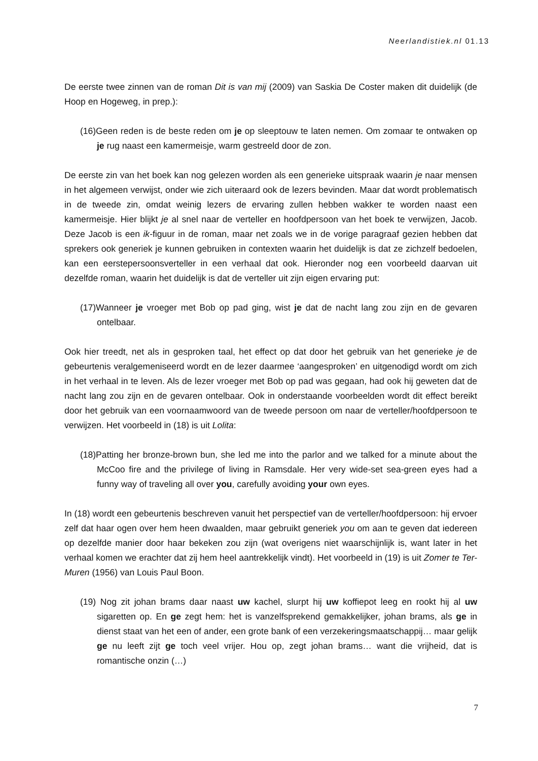Neerlandistiek.nl 01.13
De eerste twee zinnen van de roman Dit is van mij (2009) van Saskia De Coster maken dit duidelijk (de Hoop en Hogeweg, in prep.):
(16)Geen reden is de beste reden om je op sleeptouw te laten nemen. Om zomaar te ontwaken op je rug naast een kamermeisje, warm gestreeld door de zon.
De eerste zin van het boek kan nog gelezen worden als een generieke uitspraak waarin je naar mensen in het algemeen verwijst, onder wie zich uiteraard ook de lezers bevinden. Maar dat wordt problematisch in de tweede zin, omdat weinig lezers de ervaring zullen hebben wakker te worden naast een kamermeisje. Hier blijkt je al snel naar de verteller en hoofdpersoon van het boek te verwijzen, Jacob. Deze Jacob is een ik-figuur in de roman, maar net zoals we in de vorige paragraaf gezien hebben dat sprekers ook generiek je kunnen gebruiken in contexten waarin het duidelijk is dat ze zichzelf bedoelen, kan een eerstepersoonsverteller in een verhaal dat ook. Hieronder nog een voorbeeld daarvan uit dezelfde roman, waarin het duidelijk is dat de verteller uit zijn eigen ervaring put:
(17)Wanneer je vroeger met Bob op pad ging, wist je dat de nacht lang zou zijn en de gevaren ontelbaar.
Ook hier treedt, net als in gesproken taal, het effect op dat door het gebruik van het generieke je de gebeurtenis veralgemeniseerd wordt en de lezer daarmee ‘aangesproken’ en uitgenodigd wordt om zich in het verhaal in te leven. Als de lezer vroeger met Bob op pad was gegaan, had ook hij geweten dat de nacht lang zou zijn en de gevaren ontelbaar. Ook in onderstaande voorbeelden wordt dit effect bereikt door het gebruik van een voornaamwoord van de tweede persoon om naar de verteller/hoofdpersoon te verwijzen. Het voorbeeld in (18) is uit Lolita:
(18)Patting her bronze-brown bun, she led me into the parlor and we talked for a minute about the McCoo fire and the privilege of living in Ramsdale. Her very wide-set sea-green eyes had a funny way of traveling all over you, carefully avoiding your own eyes.
In (18) wordt een gebeurtenis beschreven vanuit het perspectief van de verteller/hoofdpersoon: hij ervoer zelf dat haar ogen over hem heen dwaalden, maar gebruikt generiek you om aan te geven dat iedereen op dezelfde manier door haar bekeken zou zijn (wat overigens niet waarschijnlijk is, want later in het verhaal komen we erachter dat zij hem heel aantrekkelijk vindt). Het voorbeeld in (19) is uit Zomer te Ter-Muren (1956) van Louis Paul Boon.
(19) Nog zit johan brams daar naast uw kachel, slurpt hij uw koffiepot leeg en rookt hij al uw sigaretten op. En ge zegt hem: het is vanzelfsprekend gemakkelijker, johan brams, als ge in dienst staat van het een of ander, een grote bank of een verzekeringsmaatschappij… maar gelijk ge nu leeft zijt ge toch veel vrijer. Hou op, zegt johan brams… want die vrijheid, dat is romantische onzin (…)
7